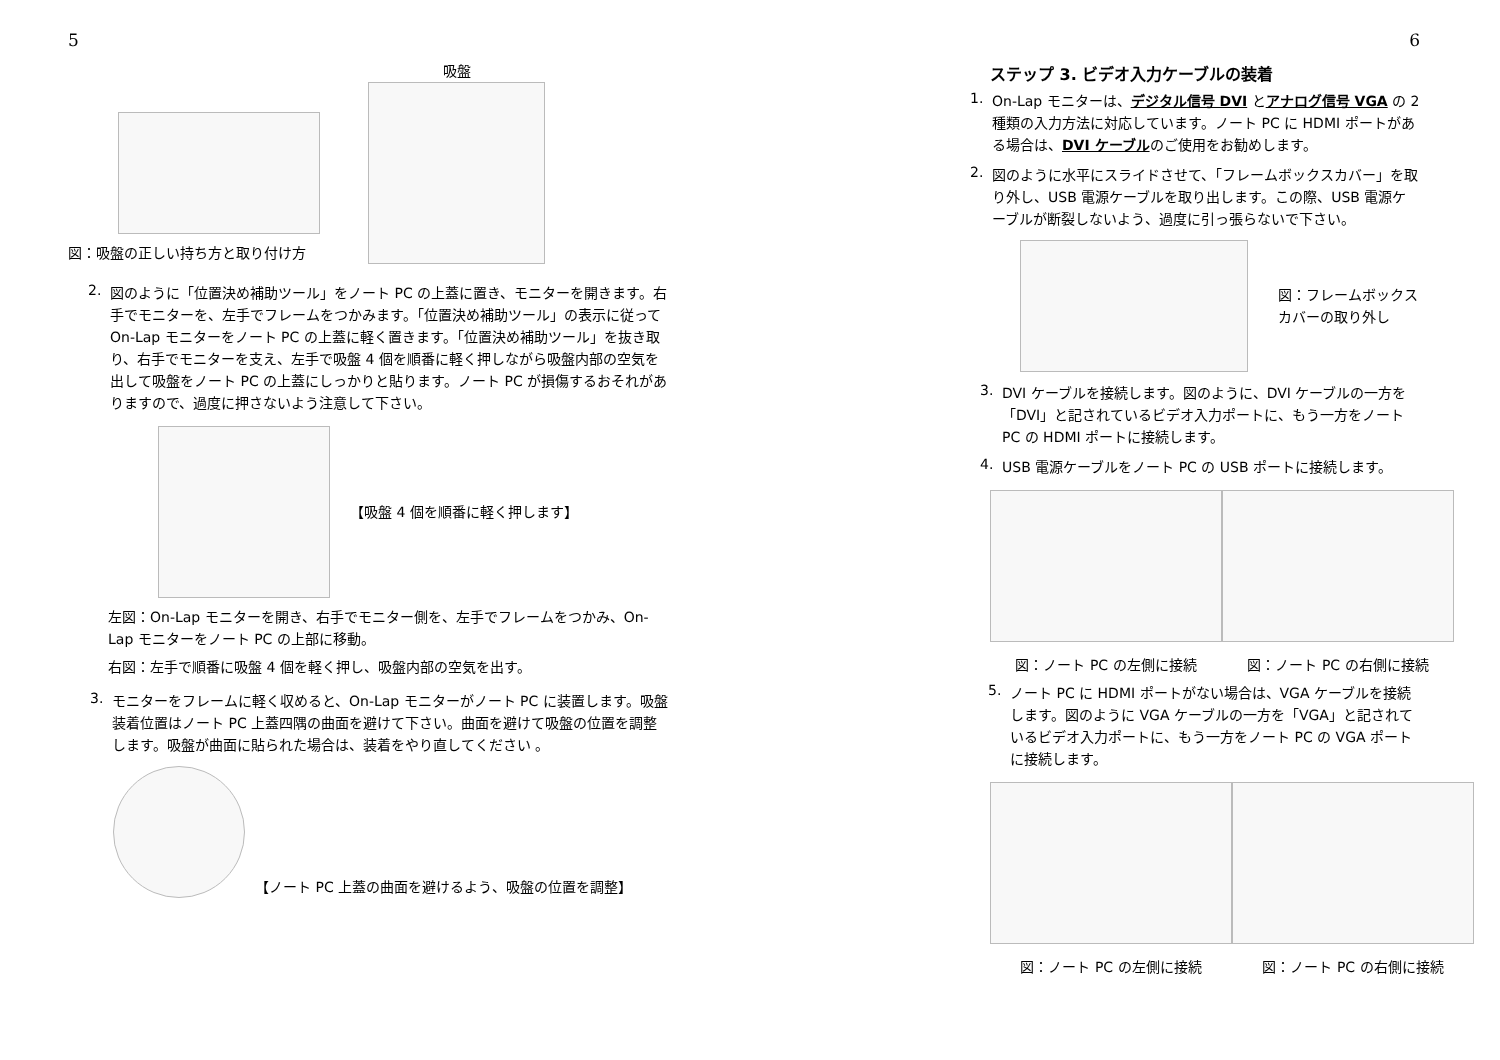5
図：吸盤の正しい持ち方と取り付け方
吸盤
2.
図のように「位置決め補助ツール」をノート PC の上蓋に置き、モニターを開きます。右手でモニターを、左手でフレームをつかみます。「位置決め補助ツール」の表示に従って On-Lap モニターをノート PC の上蓋に軽く置きます。「位置決め補助ツール」を抜き取り、右手でモニターを支え、左手で吸盤 4 個を順番に軽く押しながら吸盤内部の空気を出して吸盤をノート PC の上蓋にしっかりと貼ります。ノート PC が損傷するおそれがありますので、過度に押さないよう注意して下さい。
【吸盤 4 個を順番に軽く押します】
左図：On-Lap モニターを開き、右手でモニター側を、左手でフレームをつかみ、On-Lap モニターをノート PC の上部に移動。
右図：左手で順番に吸盤 4 個を軽く押し、吸盤内部の空気を出す。
3.
モニターをフレームに軽く収めると、On-Lap モニターがノート PC に装置します。吸盤装着位置はノート PC 上蓋四隅の曲面を避けて下さい。曲面を避けて吸盤の位置を調整します。吸盤が曲面に貼られた場合は、装着をやり直してください 。
【ノート PC 上蓋の曲面を避けるよう、吸盤の位置を調整】
6
ステップ 3. ビデオ入力ケーブルの装着
1.
On-Lap モニターは、デジタル信号 DVI とアナログ信号 VGA の 2 種類の入力方法に対応しています。ノート PC に HDMI ポートがある場合は、DVI ケーブルのご使用をお勧めします。
2.
図のように水平にスライドさせて、「フレームボックスカバー」を取り外し、USB 電源ケーブルを取り出します。この際、USB 電源ケーブルが断裂しないよう、過度に引っ張らないで下さい。
図：フレームボックスカバーの取り外し
3.
DVI ケーブルを接続します。図のように、DVI ケーブルの一方を「DVI」と記されているビデオ入力ポートに、もう一方をノート PC の HDMI ポートに接続します。
4.
USB 電源ケーブルをノート PC の USB ポートに接続します。
図：ノート PC の左側に接続 図：ノート PC の右側に接続
5.
ノート PC に HDMI ポートがない場合は、VGA ケーブルを接続します。図のように VGA ケーブルの一方を「VGA」と記されているビデオ入力ポートに、もう一方をノート PC の VGA ポートに接続します。
図：ノート PC の左側に接続 図：ノート PC の右側に接続